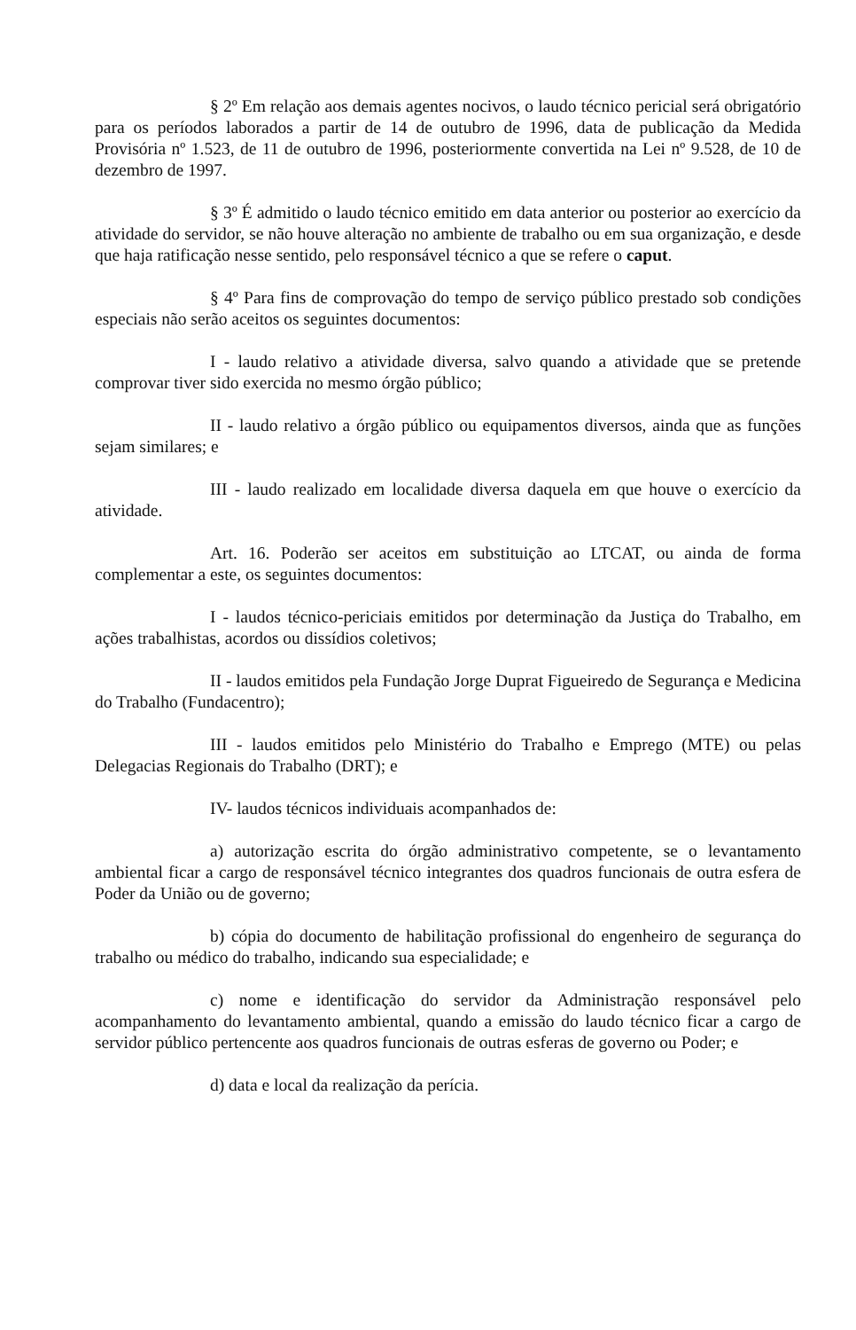§ 2º Em relação aos demais agentes nocivos, o laudo técnico pericial será obrigatório para os períodos laborados a partir de 14 de outubro de 1996, data de publicação da Medida Provisória nº 1.523, de 11 de outubro de 1996, posteriormente convertida na Lei nº 9.528, de 10 de dezembro de 1997.
§ 3º É admitido o laudo técnico emitido em data anterior ou posterior ao exercício da atividade do servidor, se não houve alteração no ambiente de trabalho ou em sua organização, e desde que haja ratificação nesse sentido, pelo responsável técnico a que se refere o caput.
§ 4º Para fins de comprovação do tempo de serviço público prestado sob condições especiais não serão aceitos os seguintes documentos:
I - laudo relativo a atividade diversa, salvo quando a atividade que se pretende comprovar tiver sido exercida no mesmo órgão público;
II - laudo relativo a órgão público ou equipamentos diversos, ainda que as funções sejam similares; e
III - laudo realizado em localidade diversa daquela em que houve o exercício da atividade.
Art. 16. Poderão ser aceitos em substituição ao LTCAT, ou ainda de forma complementar a este, os seguintes documentos:
I - laudos técnico-periciais emitidos por determinação da Justiça do Trabalho, em ações trabalhistas, acordos ou dissídios coletivos;
II - laudos emitidos pela Fundação Jorge Duprat Figueiredo de Segurança e Medicina do Trabalho (Fundacentro);
III - laudos emitidos pelo Ministério do Trabalho e Emprego (MTE) ou pelas Delegacias Regionais do Trabalho (DRT); e
IV- laudos técnicos individuais acompanhados de:
a) autorização escrita do órgão administrativo competente, se o levantamento ambiental ficar a cargo de responsável técnico integrantes dos quadros funcionais de outra esfera de Poder da União ou de governo;
b) cópia do documento de habilitação profissional do engenheiro de segurança do trabalho ou médico do trabalho, indicando sua especialidade; e
c) nome e identificação do servidor da Administração responsável pelo acompanhamento do levantamento ambiental, quando a emissão do laudo técnico ficar a cargo de servidor público pertencente aos quadros funcionais de outras esferas de governo ou Poder; e
d) data e local da realização da perícia.